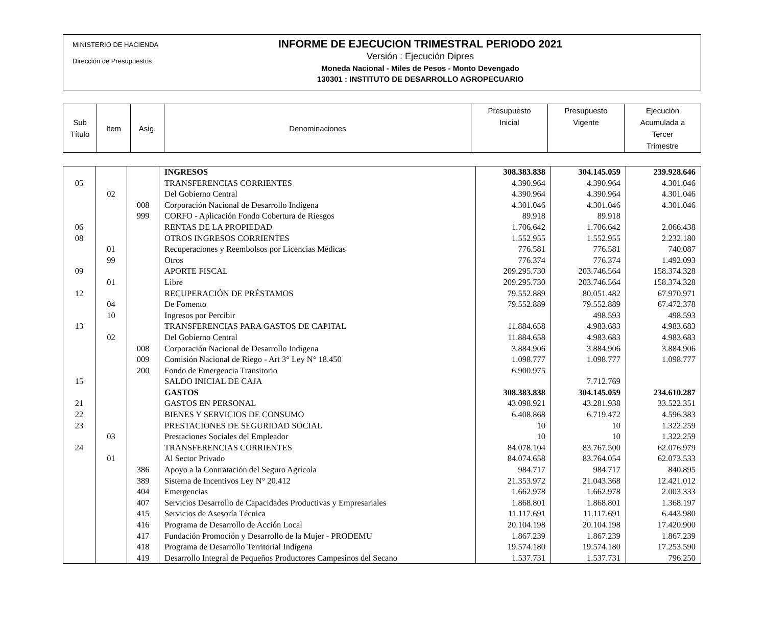MINISTERIO DE HACIENDA
Dirección de Presupuestos
INFORME DE EJECUCION TRIMESTRAL PERIODO 2021
Versión : Ejecución Dipres
Moneda Nacional - Miles de Pesos - Monto Devengado
130301 : INSTITUTO DE DESARROLLO AGROPECUARIO
| Sub Título | Item | Asig. | Denominaciones | Presupuesto Inicial | Presupuesto Vigente | Ejecución Acumulada a Tercer Trimestre |
| --- | --- | --- | --- | --- | --- | --- |
| | | | INGRESOS | 308.383.838 | 304.145.059 | 239.928.646 |
| 05 | | | TRANSFERENCIAS CORRIENTES | 4.390.964 | 4.390.964 | 4.301.046 |
| | 02 | | Del Gobierno Central | 4.390.964 | 4.390.964 | 4.301.046 |
| | | 008 | Corporación Nacional de Desarrollo Indígena | 4.301.046 | 4.301.046 | 4.301.046 |
| | | 999 | CORFO - Aplicación Fondo Cobertura de Riesgos | 89.918 | 89.918 | |
| 06 | | | RENTAS DE LA PROPIEDAD | 1.706.642 | 1.706.642 | 2.066.438 |
| 08 | | | OTROS INGRESOS CORRIENTES | 1.552.955 | 1.552.955 | 2.232.180 |
| | 01 | | Recuperaciones y Reembolsos por Licencias Médicas | 776.581 | 776.581 | 740.087 |
| | 99 | | Otros | 776.374 | 776.374 | 1.492.093 |
| 09 | | | APORTE FISCAL | 209.295.730 | 203.746.564 | 158.374.328 |
| | 01 | | Libre | 209.295.730 | 203.746.564 | 158.374.328 |
| 12 | | | RECUPERACIÓN DE PRÉSTAMOS | 79.552.889 | 80.051.482 | 67.970.971 |
| | 04 | | De Fomento | 79.552.889 | 79.552.889 | 67.472.378 |
| | 10 | | Ingresos por Percibir | | 498.593 | 498.593 |
| 13 | | | TRANSFERENCIAS PARA GASTOS DE CAPITAL | 11.884.658 | 4.983.683 | 4.983.683 |
| | 02 | | Del Gobierno Central | 11.884.658 | 4.983.683 | 4.983.683 |
| | | 008 | Corporación Nacional de Desarrollo Indígena | 3.884.906 | 3.884.906 | 3.884.906 |
| | | 009 | Comisión Nacional de Riego - Art 3° Ley N° 18.450 | 1.098.777 | 1.098.777 | 1.098.777 |
| | | 200 | Fondo de Emergencia Transitorio | 6.900.975 | | |
| 15 | | | SALDO INICIAL DE CAJA | | 7.712.769 | |
| | | | GASTOS | 308.383.838 | 304.145.059 | 234.610.287 |
| 21 | | | GASTOS EN PERSONAL | 43.098.921 | 43.281.938 | 33.522.351 |
| 22 | | | BIENES Y SERVICIOS DE CONSUMO | 6.408.868 | 6.719.472 | 4.596.383 |
| 23 | | | PRESTACIONES DE SEGURIDAD SOCIAL | 10 | 10 | 1.322.259 |
| | 03 | | Prestaciones Sociales del Empleador | 10 | 10 | 1.322.259 |
| 24 | | | TRANSFERENCIAS CORRIENTES | 84.078.104 | 83.767.500 | 62.076.979 |
| | 01 | | Al Sector Privado | 84.074.658 | 83.764.054 | 62.073.533 |
| | | 386 | Apoyo a la Contratación del Seguro Agrícola | 984.717 | 984.717 | 840.895 |
| | | 389 | Sistema de Incentivos Ley N° 20.412 | 21.353.972 | 21.043.368 | 12.421.012 |
| | | 404 | Emergencias | 1.662.978 | 1.662.978 | 2.003.333 |
| | | 407 | Servicios Desarrollo de Capacidades Productivas y Empresariales | 1.868.801 | 1.868.801 | 1.368.197 |
| | | 415 | Servicios de Asesoría Técnica | 11.117.691 | 11.117.691 | 6.443.980 |
| | | 416 | Programa de Desarrollo de Acción Local | 20.104.198 | 20.104.198 | 17.420.900 |
| | | 417 | Fundación Promoción y Desarrollo de la Mujer - PRODEMU | 1.867.239 | 1.867.239 | 1.867.239 |
| | | 418 | Programa de Desarrollo Territorial Indígena | 19.574.180 | 19.574.180 | 17.253.590 |
| | | 419 | Desarrollo Integral de Pequeños Productores Campesinos del Secano | 1.537.731 | 1.537.731 | 796.250 |